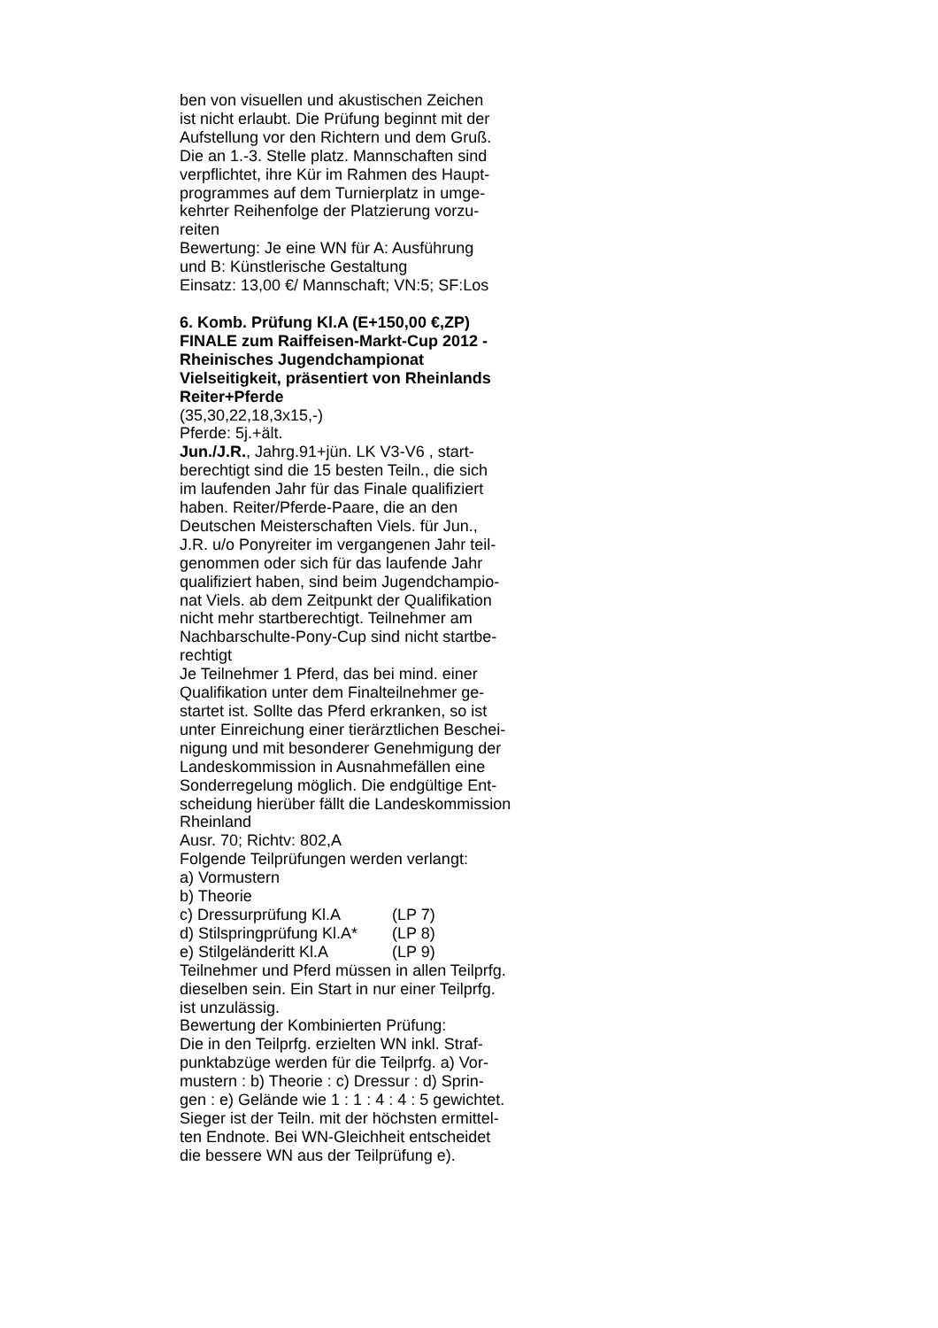ben von visuellen und akustischen Zeichen
ist nicht erlaubt. Die Prüfung beginnt mit der
Aufstellung vor den Richtern und dem Gruß.
Die an 1.-3. Stelle platz. Mannschaften sind
verpflichtet, ihre Kür im Rahmen des Haupt-
programmes auf dem Turnierplatz in umge-
kehrter Reihenfolge der Platzierung vorzu-
reiten
Bewertung: Je eine WN für A: Ausführung
und B: Künstlerische Gestaltung
Einsatz: 13,00 €/ Mannschaft; VN:5; SF:Los
6. Komb. Prüfung Kl.A (E+150,00 €,ZP)
FINALE zum Raiffeisen-Markt-Cup 2012 -
Rheinisches Jugendchampionat
Vielseitigkeit, präsentiert von Rheinlands
Reiter+Pferde
(35,30,22,18,3x15,-)
Pferde: 5j.+ält.
Jun./J.R., Jahrg.91+jün. LK V3-V6 , start-
berechtigt sind die 15 besten Teiln., die sich
im laufenden Jahr für das Finale qualifiziert
haben. Reiter/Pferde-Paare, die an den
Deutschen Meisterschaften Viels. für Jun.,
J.R. u/o Ponyreiter im vergangenen Jahr teil-
genommen oder sich für das laufende Jahr
qualifiziert haben, sind beim Jugendchampio-
nat Viels. ab dem Zeitpunkt der Qualifikation
nicht mehr startberechtigt. Teilnehmer am
Nachbarschulte-Pony-Cup sind nicht startbe-
rechtigt
Je Teilnehmer 1 Pferd, das bei mind. einer
Qualifikation unter dem Finalteilnehmer ge-
startet ist. Sollte das Pferd erkranken, so ist
unter Einreichung einer tierärztlichen Beschei-
nigung und mit besonderer Genehmigung der
Landeskommission in Ausnahmefällen eine
Sonderregelung möglich. Die endgültige Ent-
scheidung hierüber fällt die Landeskommission
Rheinland
Ausr. 70; Richtv: 802,A
Folgende Teilprüfungen werden verlangt:
a) Vormustern
b) Theorie
c) Dressurprüfung Kl.A (LP 7)
d) Stilspringprüfung Kl.A* (LP 8)
e) Stilgeländeritt Kl.A (LP 9)
Teilnehmer und Pferd müssen in allen Teilprfg.
dieselben sein. Ein Start in nur einer Teilprfg.
ist unzulässig.
Bewertung der Kombinierten Prüfung:
Die in den Teilprfg. erzielten WN inkl. Straf-
punktabzüge werden für die Teilprfg. a) Vor-
mustern : b) Theorie : c) Dressur : d) Sprin-
gen : e) Gelände wie 1 : 1 : 4 : 4 : 5 gewichtet.
Sieger ist der Teiln. mit der höchsten ermittel-
ten Endnote. Bei WN-Gleichheit entscheidet
die bessere WN aus der Teilprüfung e).